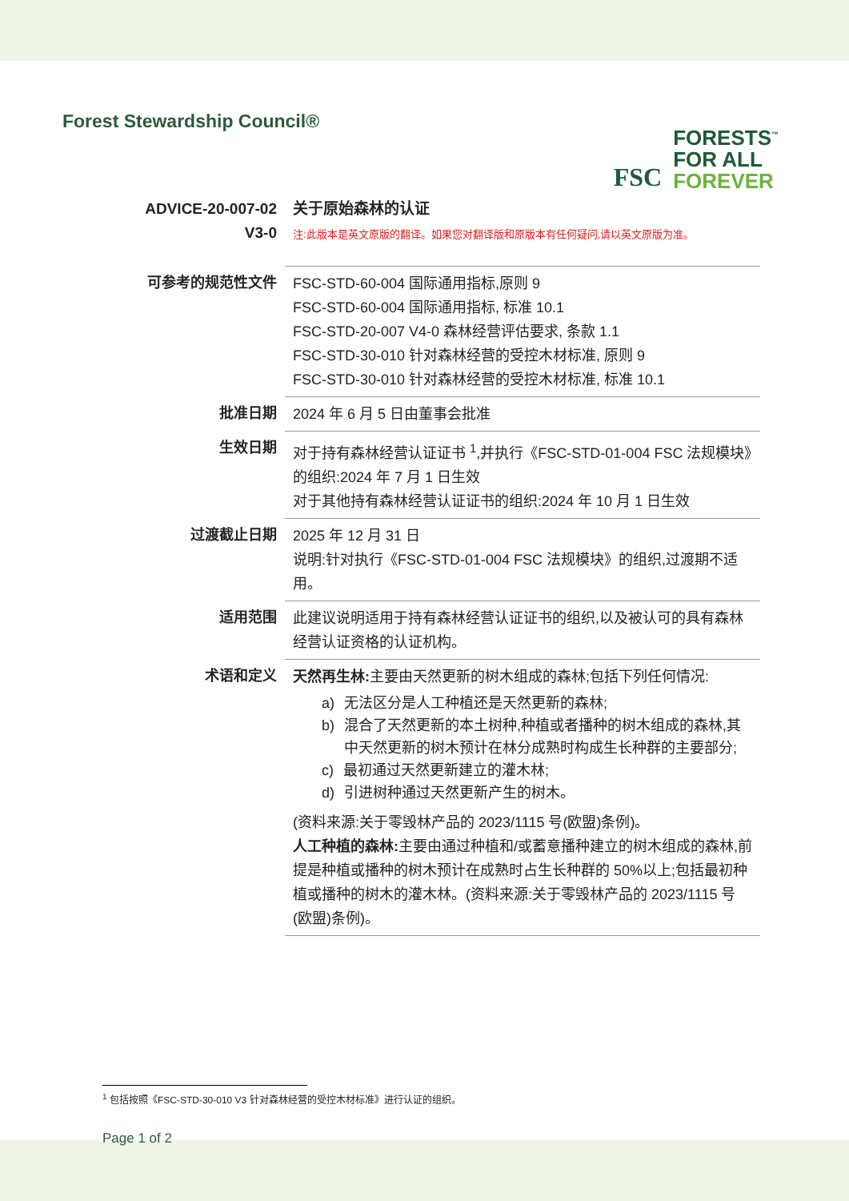Forest Stewardship Council®
FSC
FORESTS<sup>™</sup>
FOR ALL
FOREVER
| ADVICE-20-007-02 V3-0 | 关于原始森林的认证 注:此版本是英文原版的翻译。如果您对翻译版和原版本有任何疑问,请以英文原版为准。 |
| 可参考的规范性文件 | FSC-STD-60-004 国际通用指标,原则 9 FSC-STD-60-004 国际通用指标, 标准 10.1 FSC-STD-20-007 V4-0 森林经营评估要求, 条款 1.1 FSC-STD-30-010 针对森林经营的受控木材标准, 原则 9 FSC-STD-30-010 针对森林经营的受控木材标准, 标准 10.1 |
| 批准日期 | 2024 年 6 月 5 日由董事会批准 |
| 生效日期 | 对于持有森林经营认证证书 <sup>1</sup>,并执行《FSC-STD-01-004 FSC 法规模块》的组织:2024 年 7 月 1 日生效 对于其他持有森林经营认证证书的组织:2024 年 10 月 1 日生效 |
| 过渡截止日期 | 2025 年 12 月 31 日 说明:针对执行《FSC-STD-01-004 FSC 法规模块》的组织,过渡期不适用。 |
| 适用范围 | 此建议说明适用于持有森林经营认证证书的组织,以及被认可的具有森林经营认证资格的认证机构。 |
| 术语和定义 | 天然再生林: 主要由天然更新的树木组成的森林;包括下列任何情况: a) 无法区分是人工种植还是天然更新的森林; b) 混合了天然更新的本土树种,种植或者播种的树木组成的森林,其中天然更新的树木预计在林分成熟时构成生长种群的主要部分; c) 最初通过天然更新建立的灌木林; d) 引进树种通过天然更新产生的树木。 (资料来源:关于零毁林产品的 2023/1115 号(欧盟)条例)。 人工种植的森林: 主要由通过种植和/或蓄意播种建立的树木组成的森林,前提是种植或播种的树木预计在成熟时占生长种群的 50%以上;包括最初种植或播种的树木的灌木林。(资料来源:关于零毁林产品的 2023/1115 号(欧盟)条例)。 |
<sup>1</sup> 包括按照《FSC-STD-30-010 V3 针对森林经营的受控木材标准》进行认证的组织。
Page 1 of 2